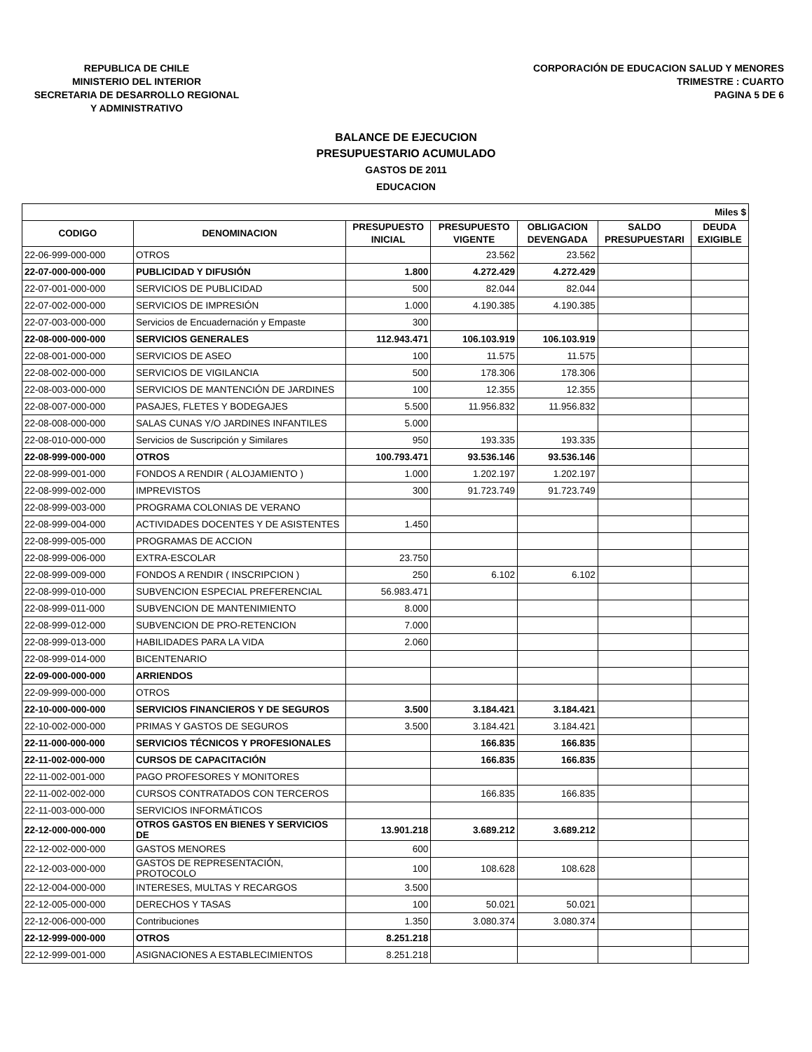REPUBLICA DE CHILE
MINISTERIO DEL INTERIOR
SECRETARIA DE DESARROLLO REGIONAL
Y ADMINISTRATIVO
CORPORACIÓN DE EDUCACION SALUD Y MENORES
TRIMESTRE : CUARTO
PAGINA 5 DE 6
BALANCE DE EJECUCION
PRESUPUESTARIO ACUMULADO
GASTOS DE 2011
EDUCACION
| Miles $ | | | | | | |
| CODIGO | DENOMINACION | PRESUPUESTO INICIAL | PRESUPUESTO VIGENTE | OBLIGACION DEVENGADA | SALDO PRESUPUESTARI | DEUDA EXIGIBLE |
| 22-06-999-000-000 | OTROS | | 23.562 | 23.562 | | |
| 22-07-000-000-000 | PUBLICIDAD Y DIFUSIÓN | 1.800 | 4.272.429 | 4.272.429 | | |
| 22-07-001-000-000 | SERVICIOS DE PUBLICIDAD | 500 | 82.044 | 82.044 | | |
| 22-07-002-000-000 | SERVICIOS DE IMPRESIÓN | 1.000 | 4.190.385 | 4.190.385 | | |
| 22-07-003-000-000 | Servicios de Encuadernación y Empaste | 300 | | | | |
| 22-08-000-000-000 | SERVICIOS GENERALES | 112.943.471 | 106.103.919 | 106.103.919 | | |
| 22-08-001-000-000 | SERVICIOS DE ASEO | 100 | 11.575 | 11.575 | | |
| 22-08-002-000-000 | SERVICIOS DE VIGILANCIA | 500 | 178.306 | 178.306 | | |
| 22-08-003-000-000 | SERVICIOS DE MANTENCIÓN DE JARDINES | 100 | 12.355 | 12.355 | | |
| 22-08-007-000-000 | PASAJES, FLETES Y BODEGAJES | 5.500 | 11.956.832 | 11.956.832 | | |
| 22-08-008-000-000 | SALAS CUNAS Y/O JARDINES INFANTILES | 5.000 | | | | |
| 22-08-010-000-000 | Servicios de Suscripción y Similares | 950 | 193.335 | 193.335 | | |
| 22-08-999-000-000 | OTROS | 100.793.471 | 93.536.146 | 93.536.146 | | |
| 22-08-999-001-000 | FONDOS A RENDIR ( ALOJAMIENTO ) | 1.000 | 1.202.197 | 1.202.197 | | |
| 22-08-999-002-000 | IMPREVISTOS | 300 | 91.723.749 | 91.723.749 | | |
| 22-08-999-003-000 | PROGRAMA COLONIAS DE VERANO | | | | | |
| 22-08-999-004-000 | ACTIVIDADES DOCENTES Y DE ASISTENTES | 1.450 | | | | |
| 22-08-999-005-000 | PROGRAMAS DE ACCION | | | | | |
| 22-08-999-006-000 | EXTRA-ESCOLAR | 23.750 | | | | |
| 22-08-999-009-000 | FONDOS A RENDIR ( INSCRIPCION ) | 250 | 6.102 | 6.102 | | |
| 22-08-999-010-000 | SUBVENCION ESPECIAL PREFERENCIAL | 56.983.471 | | | | |
| 22-08-999-011-000 | SUBVENCION DE MANTENIMIENTO | 8.000 | | | | |
| 22-08-999-012-000 | SUBVENCION DE PRO-RETENCION | 7.000 | | | | |
| 22-08-999-013-000 | HABILIDADES PARA LA VIDA | 2.060 | | | | |
| 22-08-999-014-000 | BICENTENARIO | | | | | |
| 22-09-000-000-000 | ARRIENDOS | | | | | |
| 22-09-999-000-000 | OTROS | | | | | |
| 22-10-000-000-000 | SERVICIOS FINANCIEROS Y DE SEGUROS | 3.500 | 3.184.421 | 3.184.421 | | |
| 22-10-002-000-000 | PRIMAS Y GASTOS DE SEGUROS | 3.500 | 3.184.421 | 3.184.421 | | |
| 22-11-000-000-000 | SERVICIOS TÉCNICOS Y PROFESIONALES | | 166.835 | 166.835 | | |
| 22-11-002-000-000 | CURSOS DE CAPACITACIÓN | | 166.835 | 166.835 | | |
| 22-11-002-001-000 | PAGO PROFESORES Y MONITORES | | | | | |
| 22-11-002-002-000 | CURSOS CONTRATADOS CON TERCEROS | | 166.835 | 166.835 | | |
| 22-11-003-000-000 | SERVICIOS INFORMÁTICOS | | | | | |
| 22-12-000-000-000 | OTROS GASTOS EN BIENES Y SERVICIOS DE | 13.901.218 | 3.689.212 | 3.689.212 | | |
| 22-12-002-000-000 | GASTOS MENORES | 600 | | | | |
| 22-12-003-000-000 | GASTOS DE REPRESENTACIÓN, PROTOCOLO | 100 | 108.628 | 108.628 | | |
| 22-12-004-000-000 | INTERESES, MULTAS Y RECARGOS | 3.500 | | | | |
| 22-12-005-000-000 | DERECHOS Y TASAS | 100 | 50.021 | 50.021 | | |
| 22-12-006-000-000 | Contribuciones | 1.350 | 3.080.374 | 3.080.374 | | |
| 22-12-999-000-000 | OTROS | 8.251.218 | | | | |
| 22-12-999-001-000 | ASIGNACIONES A ESTABLECIMIENTOS | 8.251.218 | | | | |